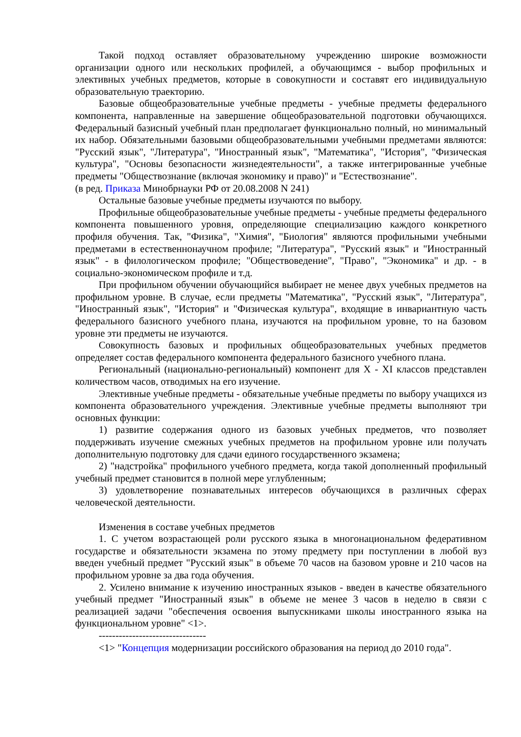Такой подход оставляет образовательному учреждению широкие возможности организации одного или нескольких профилей, а обучающимся - выбор профильных и элективных учебных предметов, которые в совокупности и составят его индивидуальную образовательную траекторию.
Базовые общеобразовательные учебные предметы - учебные предметы федерального компонента, направленные на завершение общеобразовательной подготовки обучающихся. Федеральный базисный учебный план предполагает функционально полный, но минимальный их набор. Обязательными базовыми общеобразовательными учебными предметами являются: "Русский язык", "Литература", "Иностранный язык", "Математика", "История", "Физическая культура", "Основы безопасности жизнедеятельности", а также интегрированные учебные предметы "Обществознание (включая экономику и право)" и "Естествознание".
(в ред. Приказа Минобрнауки РФ от 20.08.2008 N 241)
Остальные базовые учебные предметы изучаются по выбору.
Профильные общеобразовательные учебные предметы - учебные предметы федерального компонента повышенного уровня, определяющие специализацию каждого конкретного профиля обучения. Так, "Физика", "Химия", "Биология" являются профильными учебными предметами в естественнонаучном профиле; "Литература", "Русский язык" и "Иностранный язык" - в филологическом профиле; "Обществоведение", "Право", "Экономика" и др. - в социально-экономическом профиле и т.д.
При профильном обучении обучающийся выбирает не менее двух учебных предметов на профильном уровне. В случае, если предметы "Математика", "Русский язык", "Литература", "Иностранный язык", "История" и "Физическая культура", входящие в инвариантную часть федерального базисного учебного плана, изучаются на профильном уровне, то на базовом уровне эти предметы не изучаются.
Совокупность базовых и профильных общеобразовательных учебных предметов определяет состав федерального компонента федерального базисного учебного плана.
Региональный (национально-региональный) компонент для X - XI классов представлен количеством часов, отводимых на его изучение.
Элективные учебные предметы - обязательные учебные предметы по выбору учащихся из компонента образовательного учреждения. Элективные учебные предметы выполняют три основных функции:
1) развитие содержания одного из базовых учебных предметов, что позволяет поддерживать изучение смежных учебных предметов на профильном уровне или получать дополнительную подготовку для сдачи единого государственного экзамена;
2) "надстройка" профильного учебного предмета, когда такой дополненный профильный учебный предмет становится в полной мере углубленным;
3) удовлетворение познавательных интересов обучающихся в различных сферах человеческой деятельности.
Изменения в составе учебных предметов
1. С учетом возрастающей роли русского языка в многонациональном федеративном государстве и обязательности экзамена по этому предмету при поступлении в любой вуз введен учебный предмет "Русский язык" в объеме 70 часов на базовом уровне и 210 часов на профильном уровне за два года обучения.
2. Усилено внимание к изучению иностранных языков - введен в качестве обязательного учебный предмет "Иностранный язык" в объеме не менее 3 часов в неделю в связи с реализацией задачи "обеспечения освоения выпускниками школы иностранного языка на функциональном уровне" <1>.
--------------------------------
<1> "Концепция модернизации российского образования на период до 2010 года".